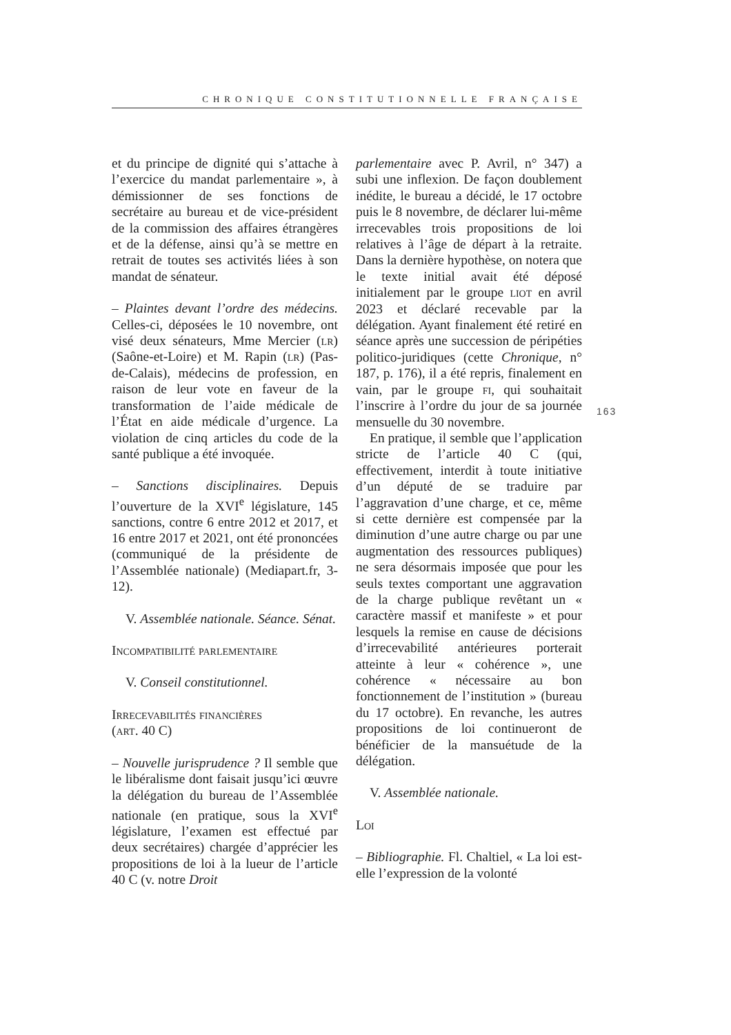CHRONIQUE CONSTITUTIONNELLE FRANÇAISE
et du principe de dignité qui s’attache à l’exercice du mandat parlementaire », à démissionner de ses fonctions de secrétaire au bureau et de vice-président de la commission des affaires étrangères et de la défense, ainsi qu’à se mettre en retrait de toutes ses activités liées à son mandat de sénateur.
– Plaintes devant l’ordre des médecins. Celles-ci, déposées le 10 novembre, ont visé deux sénateurs, Mme Mercier (lr) (Saône-et-Loire) et M. Rapin (lr) (Pas-de-Calais), médecins de profession, en raison de leur vote en faveur de la transformation de l’aide médicale de l’État en aide médicale d’urgence. La violation de cinq articles du code de la santé publique a été invoquée.
– Sanctions disciplinaires. Depuis l’ouverture de la XVI<sup>e</sup> législature, 145 sanctions, contre 6 entre 2012 et 2017, et 16 entre 2017 et 2021, ont été prononcées (communiqué de la présidente de l’Assemblée nationale) (Mediapart.fr, 3-12).
V. Assemblée nationale. Séance. Sénat.
Incompatibilité parlementaire
V. Conseil constitutionnel.
Irrecevabilités financières
(art. 40 C)
– Nouvelle jurisprudence ? Il semble que le libéralisme dont faisait jusqu’ici œuvre la délégation du bureau de l’Assemblée nationale (en pratique, sous la XVI<sup>e</sup> législature, l’examen est effectué par deux secrétaires) chargée d’apprécier les propositions de loi à la lueur de l’article 40 C (v. notre Droit
parlementaire avec P. Avril, n° 347) a subi une inflexion. De façon doublement inédite, le bureau a décidé, le 17 octobre puis le 8 novembre, de déclarer lui-même irrecevables trois propositions de loi relatives à l’âge de départ à la retraite. Dans la dernière hypothèse, on notera que le texte initial avait été déposé initialement par le groupe liot en avril 2023 et déclaré recevable par la délégation. Ayant finalement été retiré en séance après une succession de péripéties politico-juridiques (cette Chronique, n° 187, p. 176), il a été repris, finalement en vain, par le groupe fi, qui souhaitait l’inscrire à l’ordre du jour de sa journée mensuelle du 30 novembre.
En pratique, il semble que l’application stricte de l’article 40 C (qui, effectivement, interdit à toute initiative d’un député de se traduire par l’aggravation d’une charge, et ce, même si cette dernière est compensée par la diminution d’une autre charge ou par une augmentation des ressources publiques) ne sera désormais imposée que pour les seuls textes comportant une aggravation de la charge publique revêtant un « caractère massif et manifeste » et pour lesquels la remise en cause de décisions d’irrecevabilité antérieures porterait atteinte à leur « cohérence », une cohérence « nécessaire au bon fonctionnement de l’institution » (bureau du 17 octobre). En revanche, les autres propositions de loi continueront de bénéficier de la mansuétude de la délégation.
V. Assemblée nationale.
Loi
– Bibliographie. Fl. Chaltiel, « La loi est-elle l’expression de la volonté
163